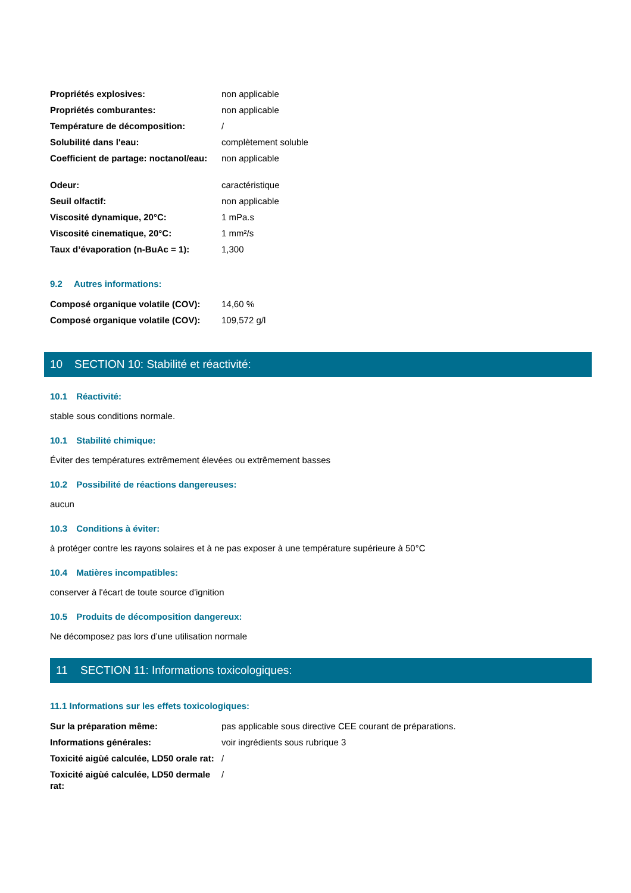| Propriétés explosives: | non applicable |
| Propriétés comburantes: | non applicable |
| Température de décomposition: | / |
| Solubilité dans l'eau: | complètement soluble |
| Coefficient de partage: noctanol/eau: | non applicable |
| Odeur: | caractéristique |
| Seuil olfactif: | non applicable |
| Viscosité dynamique, 20°C: | 1 mPa.s |
| Viscosité cinematique, 20°C: | 1 mm²/s |
| Taux d’évaporation (n-BuAc = 1): | 1,300 |
9.2 Autres informations:
| Composé organique volatile (COV): | 14,60 % |
| Composé organique volatile (COV): | 109,572 g/l |
10 SECTION 10: Stabilité et réactivité:
10.1 Réactivité:
stable sous conditions normale.
10.1 Stabilité chimique:
Éviter des températures extrêmement élevées ou extrêmement basses
10.2 Possibilité de réactions dangereuses:
aucun
10.3 Conditions à éviter:
à protéger contre les rayons solaires et à ne pas exposer à une température supérieure à 50°C
10.4 Matières incompatibles:
conserver à l'écart de toute source d'ignition
10.5 Produits de décomposition dangereux:
Ne décomposez pas lors d’une utilisation normale
11 SECTION 11: Informations toxicologiques:
11.1 Informations sur les effets toxicologiques:
| Sur la préparation même: | pas applicable sous directive CEE courant de préparations. |
| Informations générales: | voir ingrédients sous rubrique 3 |
| Toxicité aigùé calculée, LD50 orale rat: | / |
| Toxicité aigùé calculée, LD50 dermale rat: | / |